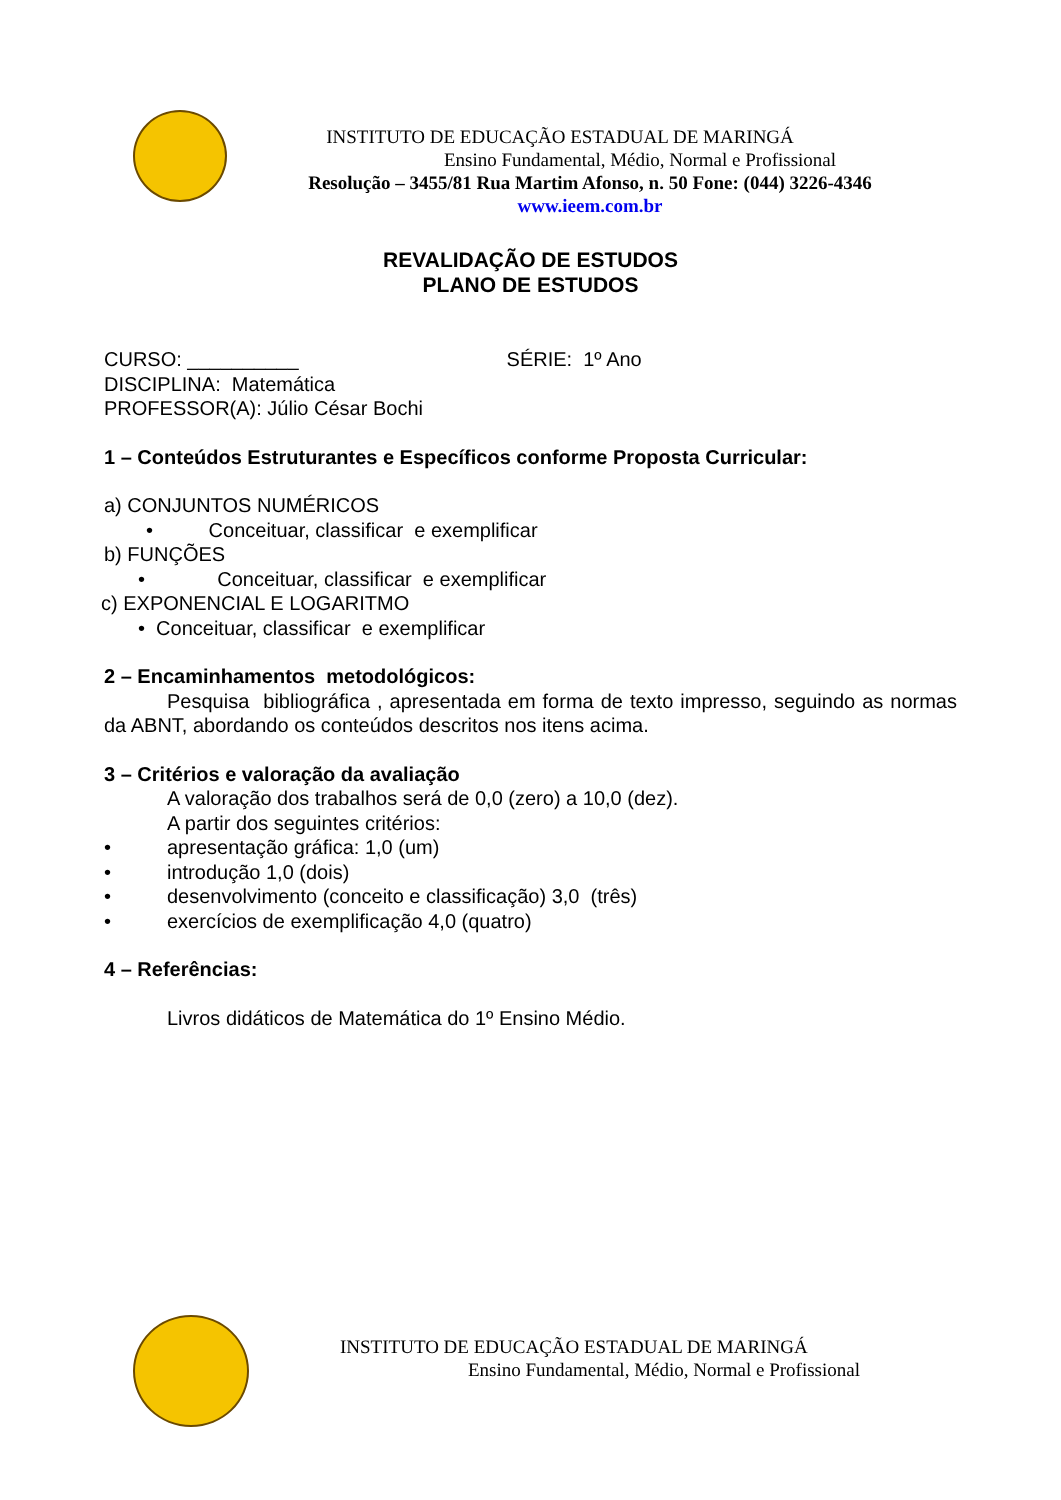INSTITUTO DE EDUCAÇÃO ESTADUAL DE MARINGÁ
Ensino Fundamental, Médio, Normal e Profissional
Resolução – 3455/81 Rua Martim Afonso, n. 50 Fone: (044) 3226-4346
www.ieem.com.br
REVALIDAÇÃO DE ESTUDOS
PLANO DE ESTUDOS
CURSO: __________ SÉRIE: 1º Ano
DISCIPLINA: Matemática
PROFESSOR(A): Júlio César Bochi
1 – Conteúdos Estruturantes e Específicos conforme Proposta Curricular:
a) CONJUNTOS NUMÉRICOS
• Conceituar, classificar e exemplificar
b) FUNÇÕES
• Conceituar, classificar e exemplificar
c) EXPONENCIAL E LOGARITMO
• Conceituar, classificar e exemplificar
2 – Encaminhamentos metodológicos:
Pesquisa bibliográfica , apresentada em forma de texto impresso, seguindo as normas da ABNT, abordando os conteúdos descritos nos itens acima.
3 – Critérios e valoração da avaliação
A valoração dos trabalhos será de 0,0 (zero) a 10,0 (dez).
A partir dos seguintes critérios:
• apresentação gráfica: 1,0 (um)
• introdução 1,0 (dois)
• desenvolvimento (conceito e classificação) 3,0 (três)
• exercícios de exemplificação 4,0 (quatro)
4 – Referências:
Livros didáticos de Matemática do 1º Ensino Médio.
INSTITUTO DE EDUCAÇÃO ESTADUAL DE MARINGÁ
Ensino Fundamental, Médio, Normal e Profissional